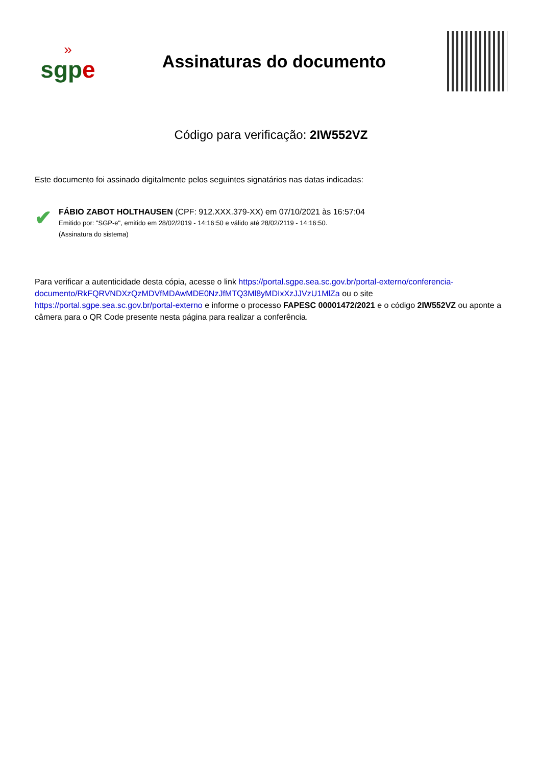»
sgpe
Assinaturas do documento
Código para verificação: 2IW552VZ
Este documento foi assinado digitalmente pelos seguintes signatários nas datas indicadas:
✔
FÁBIO ZABOT HOLTHAUSEN (CPF: 912.XXX.379-XX) em 07/10/2021 às 16:57:04
Emitido por: "SGP-e", emitido em 28/02/2019 - 14:16:50 e válido até 28/02/2119 - 14:16:50.
(Assinatura do sistema)
Para verificar a autenticidade desta cópia, acesse o link https://portal.sgpe.sea.sc.gov.br/portal-externo/conferencia-documento/RkFQRVNDXzQzMDVfMDAwMDE0NzJfMTQ3Ml8yMDIxXzJJVzU1MlZa ou o site https://portal.sgpe.sea.sc.gov.br/portal-externo e informe o processo FAPESC 00001472/2021 e o código 2IW552VZ ou aponte a câmera para o QR Code presente nesta página para realizar a conferência.